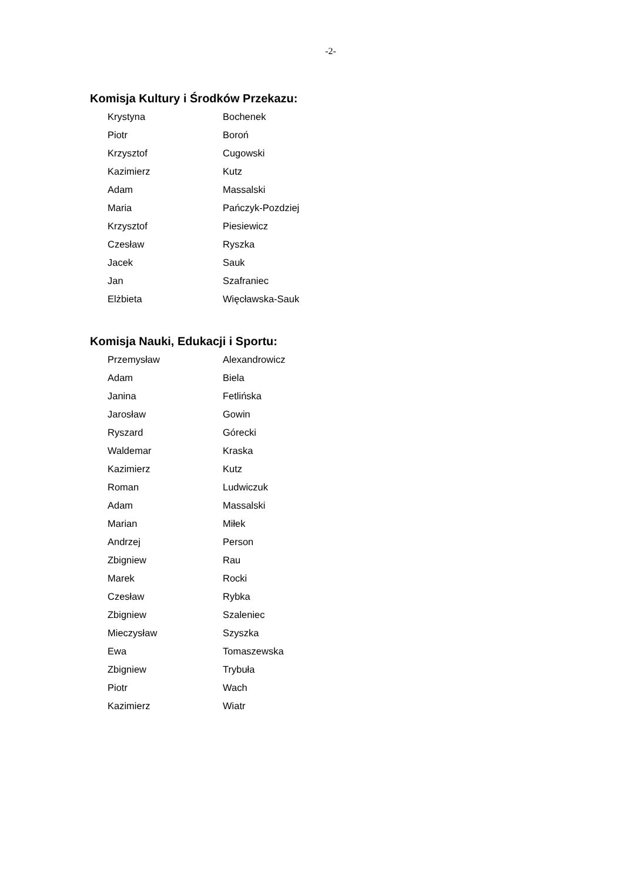-2-
Komisja Kultury i Środków Przekazu:
| Krystyna | Bochenek |
| Piotr | Boroń |
| Krzysztof | Cugowski |
| Kazimierz | Kutz |
| Adam | Massalski |
| Maria | Pańczyk-Pozdziej |
| Krzysztof | Piesiewicz |
| Czesław | Ryszka |
| Jacek | Sauk |
| Jan | Szafraniec |
| Elżbieta | Więcławska-Sauk |
Komisja Nauki, Edukacji i Sportu:
| Przemysław | Alexandrowicz |
| Adam | Biela |
| Janina | Fetlińska |
| Jarosław | Gowin |
| Ryszard | Górecki |
| Waldemar | Kraska |
| Kazimierz | Kutz |
| Roman | Ludwiczuk |
| Adam | Massalski |
| Marian | Miłek |
| Andrzej | Person |
| Zbigniew | Rau |
| Marek | Rocki |
| Czesław | Rybka |
| Zbigniew | Szaleniec |
| Mieczysław | Szyszka |
| Ewa | Tomaszewska |
| Zbigniew | Trybuła |
| Piotr | Wach |
| Kazimierz | Wiatr |